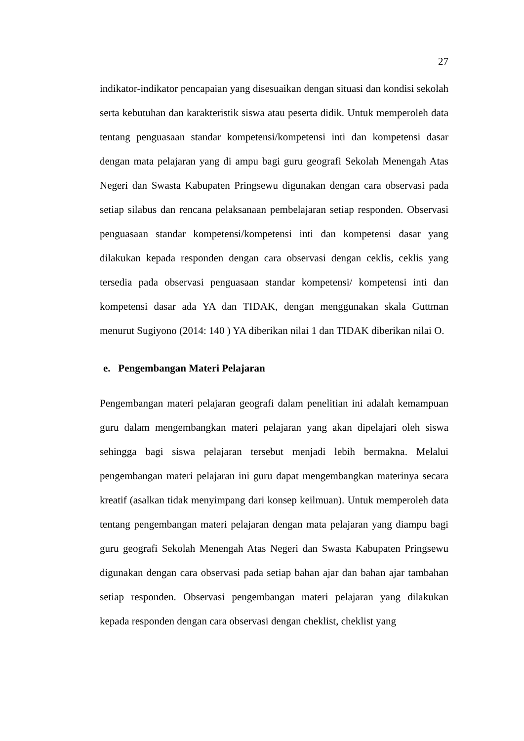27
indikator-indikator pencapaian yang disesuaikan dengan situasi dan kondisi sekolah serta kebutuhan dan karakteristik siswa atau peserta didik. Untuk memperoleh data tentang penguasaan standar kompetensi/kompetensi inti dan kompetensi dasar dengan mata pelajaran yang di ampu bagi guru geografi Sekolah Menengah Atas Negeri dan Swasta Kabupaten Pringsewu digunakan dengan cara observasi pada setiap silabus dan rencana pelaksanaan pembelajaran setiap responden. Observasi penguasaan standar kompetensi/kompetensi inti dan kompetensi dasar yang dilakukan kepada responden dengan cara observasi dengan ceklis, ceklis yang tersedia pada observasi penguasaan standar kompetensi/ kompetensi inti dan kompetensi dasar ada YA dan TIDAK, dengan menggunakan skala Guttman menurut Sugiyono (2014: 140 ) YA diberikan nilai 1 dan TIDAK diberikan nilai O.
e. Pengembangan Materi Pelajaran
Pengembangan materi pelajaran geografi dalam penelitian ini adalah kemampuan guru dalam mengembangkan materi pelajaran yang akan dipelajari oleh siswa sehingga bagi siswa pelajaran tersebut menjadi lebih bermakna. Melalui pengembangan materi pelajaran ini guru dapat mengembangkan materinya secara kreatif (asalkan tidak menyimpang dari konsep keilmuan). Untuk memperoleh data tentang pengembangan materi pelajaran dengan mata pelajaran yang diampu bagi guru geografi Sekolah Menengah Atas Negeri dan Swasta Kabupaten Pringsewu digunakan dengan cara observasi pada setiap bahan ajar dan bahan ajar tambahan setiap responden. Observasi pengembangan materi pelajaran yang dilakukan kepada responden dengan cara observasi dengan cheklist, cheklist yang